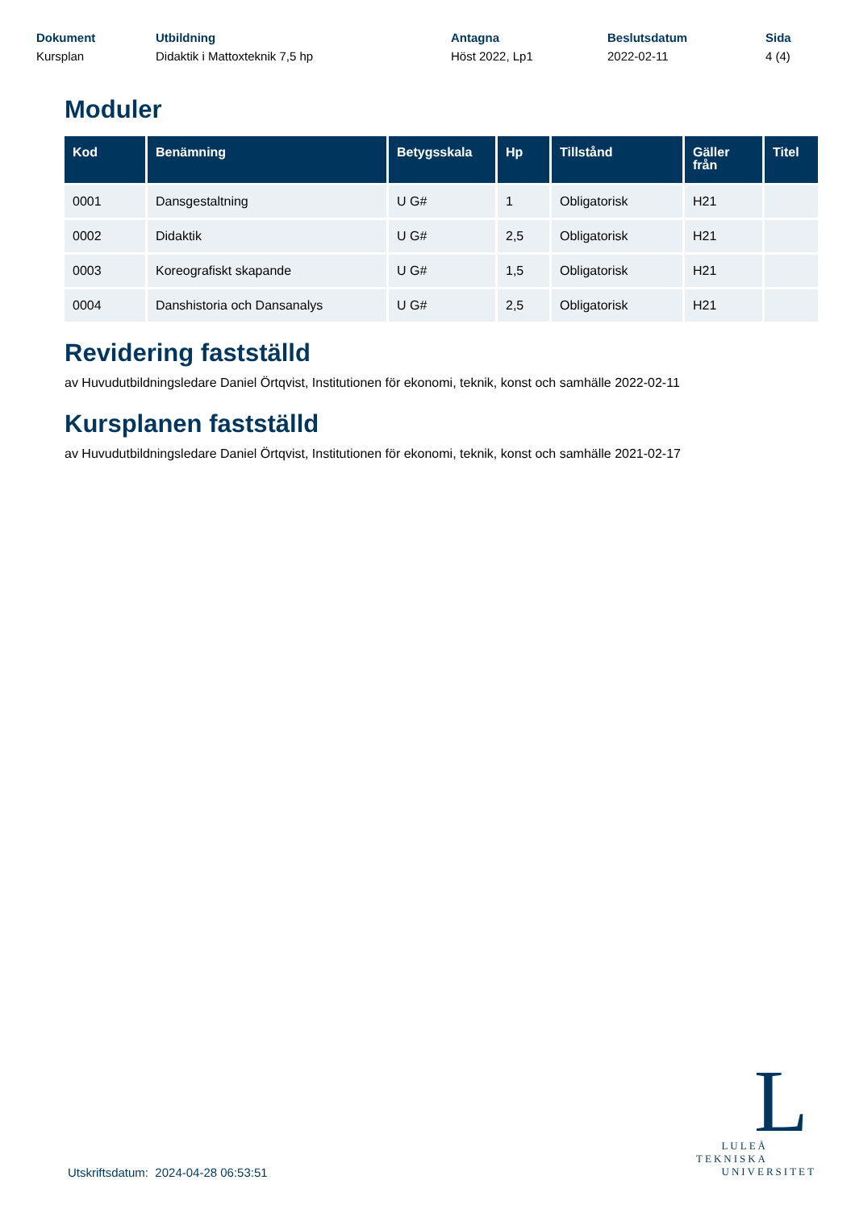Dokument
Kursplan
Utbildning
Didaktik i Mattoxteknik 7,5 hp
Antagna
Höst 2022, Lp1
Beslutsdatum
2022-02-11
Sida
4 (4)
Moduler
| Kod | Benämning | Betygsskala | Hp | Tillstånd | Gäller från | Titel |
| --- | --- | --- | --- | --- | --- | --- |
| 0001 | Dansgestaltning | U G# | 1 | Obligatorisk | H21 | |
| 0002 | Didaktik | U G# | 2,5 | Obligatorisk | H21 | |
| 0003 | Koreografiskt skapande | U G# | 1,5 | Obligatorisk | H21 | |
| 0004 | Danshistoria och Dansanalys | U G# | 2,5 | Obligatorisk | H21 | |
Revidering fastställd
av Huvudutbildningsledare Daniel Örtqvist, Institutionen för ekonomi, teknik, konst och samhälle 2022-02-11
Kursplanen fastställd
av Huvudutbildningsledare Daniel Örtqvist, Institutionen för ekonomi, teknik, konst och samhälle 2021-02-17
Utskriftsdatum: 2024-04-28 06:53:51
L
LULEÅ
TEKNISKA
UNIVERSITET